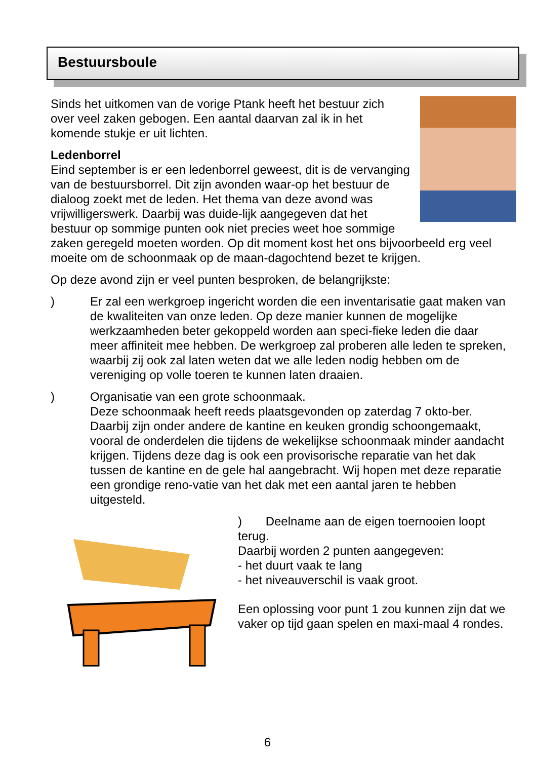Bestuursboule
Sinds het uitkomen van de vorige Ptank heeft het bestuur zich over veel zaken gebogen. Een aantal daarvan zal ik in het komende stukje er uit lichten.
Ledenborrel
Eind september is er een ledenborrel geweest, dit is de vervanging van de bestuursborrel. Dit zijn avonden waar-op het bestuur de dialoog zoekt met de leden. Het thema van deze avond was vrijwilligerswerk. Daarbij was duide-lijk aangegeven dat het bestuur op sommige punten ook niet precies weet hoe sommige zaken geregeld moeten worden. Op dit moment kost het ons bijvoorbeeld erg veel moeite om de schoonmaak op de maan-dagochtend bezet te krijgen.
Op deze avond zijn er veel punten besproken, de belangrijkste:
) Er zal een werkgroep ingericht worden die een inventarisatie gaat maken van de kwaliteiten van onze leden. Op deze manier kunnen de mogelijke werkzaamheden beter gekoppeld worden aan speci-fieke leden die daar meer affiniteit mee hebben. De werkgroep zal proberen alle leden te spreken, waarbij zij ook zal laten weten dat we alle leden nodig hebben om de vereniging op volle toeren te kunnen laten draaien.
) Organisatie van een grote schoonmaak.
Deze schoonmaak heeft reeds plaatsgevonden op zaterdag 7 okto-ber. Daarbij zijn onder andere de kantine en keuken grondig schoongemaakt, vooral de onderdelen die tijdens de wekelijkse schoonmaak minder aandacht krijgen. Tijdens deze dag is ook een provisorische reparatie van het dak tussen de kantine en de gele hal aangebracht. Wij hopen met deze reparatie een grondige reno-vatie van het dak met een aantal jaren te hebben uitgesteld.
) Deelname aan de eigen toernooien loopt terug.
Daarbij worden 2 punten aangegeven:
- het duurt vaak te lang
- het niveauverschil is vaak groot.
Een oplossing voor punt 1 zou kunnen zijn dat we vaker op tijd gaan spelen en maxi-maal 4 rondes.
6